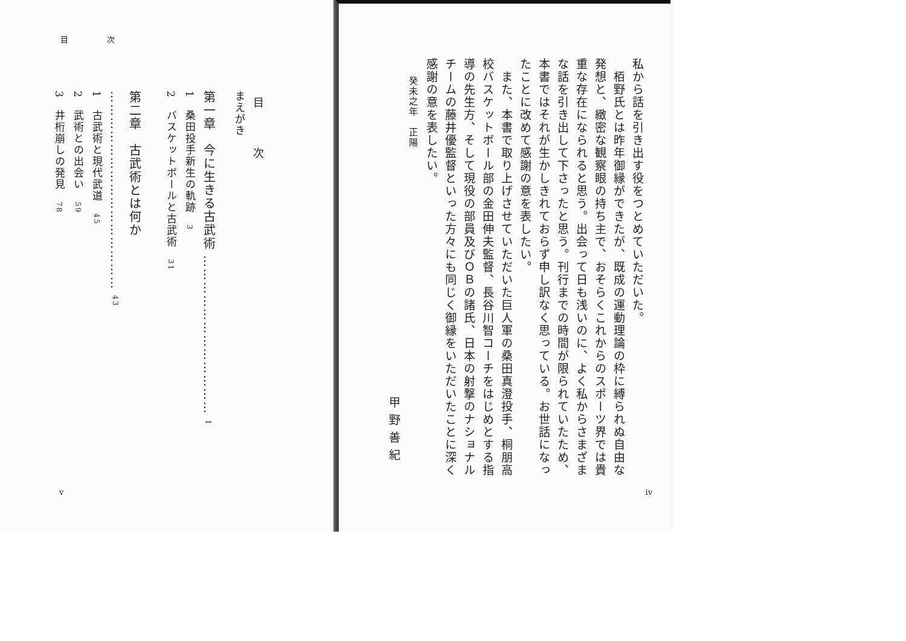私から話を引き出す役をつとめていただいた。
　栢野氏とは昨年御縁ができたが、既成の運動理論の枠に縛られぬ自由な発想と、緻密な観察眼の持ち主で、おそらくこれからのスポーツ界では貴重な存在になられると思う。出会って日も浅いのに、よく私からさまざまな話を引き出して下さったと思う。刊行までの時間が限られていたため、本書ではそれが生かしきれておらず申し訳なく思っている。お世話になったことに改めて感謝の意を表したい。
　また、本書で取り上げさせていただいた巨人軍の桑田真澄投手、桐朋高校バスケットボール部の金田伸夫監督、長谷川智コーチをはじめとする指導の先生方、そして現役の部員及びＯＢの諸氏、日本の射撃のナショナルチームの藤井優監督といった方々にも同じく御縁をいただいたことに深く感謝の意を表したい。
癸未之年　正陽
甲野善紀
iv
目 次
目 次
まえがき
第一章　今に生きる古武術 ……………………………… 1
1　桑田投手新生の軌跡　3
2　バスケットボールと古武術　31
第二章　古武術とは何か ……………………………………… 43
1　古武術と現代武道　45
2　武術との出会い　59
3　井桁崩しの発見　78
v